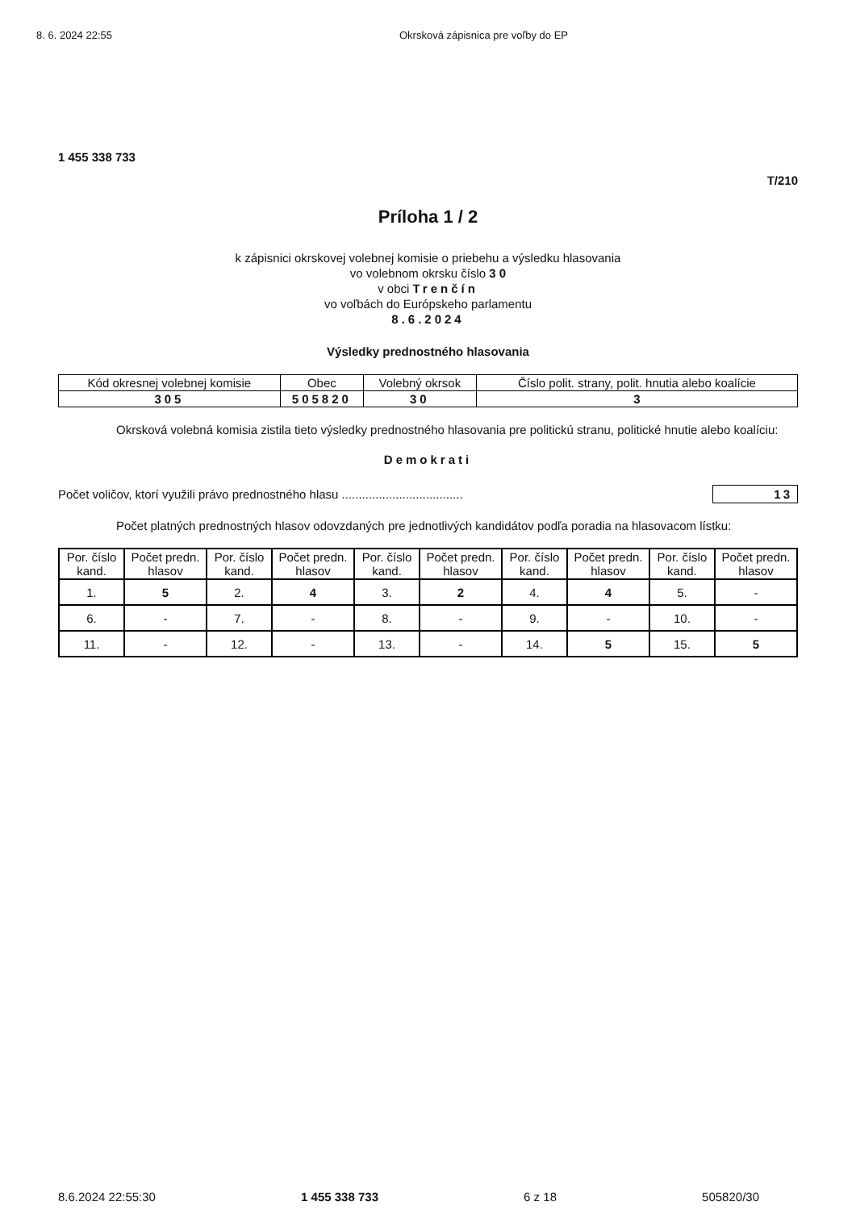8. 6. 2024 22:55 Okrsková zápisnica pre voľby do EP
1 455 338 733
T/210
Príloha 1 / 2
k zápisnici okrskovej volebnej komisie o priebehu a výsledku hlasovania
vo volebnom okrsku číslo 3 0
v obci Trenčín
vo voľbách do Európskeho parlamentu
8.6.2024
Výsledky prednostného hlasovania
| Kód okresnej volebnej komisie | Obec | Volebný okrsok | Číslo polit. strany, polit. hnutia alebo koalície |
| --- | --- | --- | --- |
| 305 | 505820 | 30 | 3 |
Okrsková volebná komisia zistila tieto výsledky prednostného hlasovania pre politickú stranu, politické hnutie alebo koalíciu:
Demokrati
Počet voličov, ktorí využili právo prednostného hlasu .................................... 13
Počet platných prednostných hlasov odovzdaných pre jednotlivých kandidátov podľa poradia na hlasovacom lístku:
| Por. číslo kand. | Počet predn. hlasov | Por. číslo kand. | Počet predn. hlasov | Por. číslo kand. | Počet predn. hlasov | Por. číslo kand. | Počet predn. hlasov | Por. číslo kand. | Počet predn. hlasov |
| --- | --- | --- | --- | --- | --- | --- | --- | --- | --- |
| 1. | 5 | 2. | 4 | 3. | 2 | 4. | 4 | 5. | - |
| 6. | - | 7. | - | 8. | - | 9. | - | 10. | - |
| 11. | - | 12. | - | 13. | - | 14. | 5 | 15. | 5 |
8.6.2024 22:55:30 1 455 338 733 6 z 18 505820/30